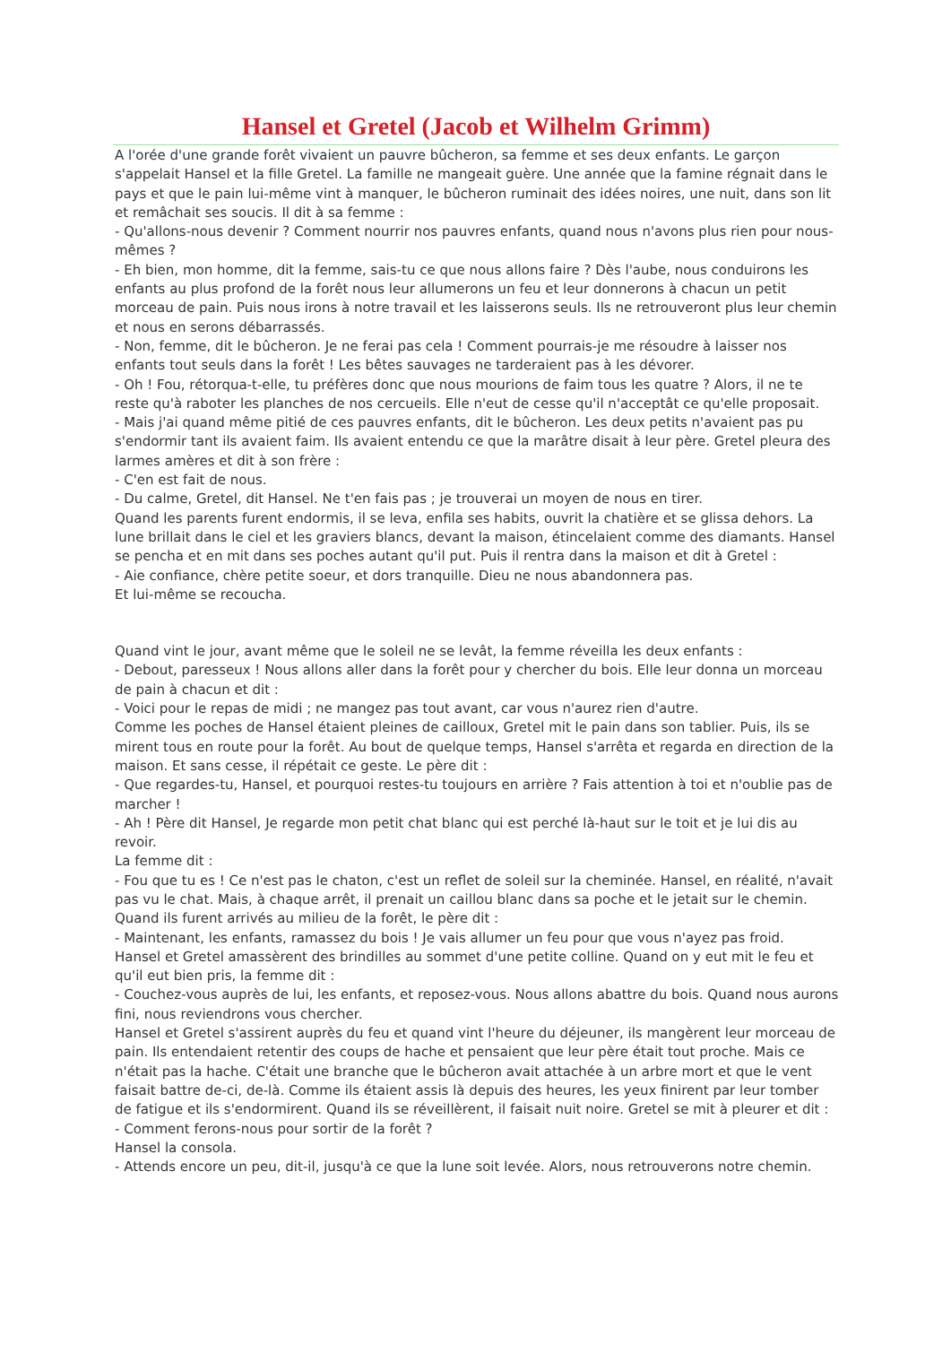Hansel et Gretel (Jacob et Wilhelm Grimm)
A l'orée d'une grande forêt vivaient un pauvre bûcheron, sa femme et ses deux enfants. Le garçon s'appelait Hansel et la fille Gretel. La famille ne mangeait guère. Une année que la famine régnait dans le pays et que le pain lui-même vint à manquer, le bûcheron ruminait des idées noires, une nuit, dans son lit et remâchait ses soucis. Il dit à sa femme :
- Qu'allons-nous devenir ? Comment nourrir nos pauvres enfants, quand nous n'avons plus rien pour nous-mêmes ?
- Eh bien, mon homme, dit la femme, sais-tu ce que nous allons faire ? Dès l'aube, nous conduirons les enfants au plus profond de la forêt nous leur allumerons un feu et leur donnerons à chacun un petit morceau de pain. Puis nous irons à notre travail et les laisserons seuls. Ils ne retrouveront plus leur chemin et nous en serons débarrassés.
- Non, femme, dit le bûcheron. Je ne ferai pas cela ! Comment pourrais-je me résoudre à laisser nos enfants tout seuls dans la forêt ! Les bêtes sauvages ne tarderaient pas à les dévorer.
- Oh ! Fou, rétorqua-t-elle, tu préfères donc que nous mourions de faim tous les quatre ? Alors, il ne te reste qu'à raboter les planches de nos cercueils. Elle n'eut de cesse qu'il n'acceptât ce qu'elle proposait.
- Mais j'ai quand même pitié de ces pauvres enfants, dit le bûcheron. Les deux petits n'avaient pas pu s'endormir tant ils avaient faim. Ils avaient entendu ce que la marâtre disait à leur père. Gretel pleura des larmes amères et dit à son frère :
- C'en est fait de nous.
- Du calme, Gretel, dit Hansel. Ne t'en fais pas ; je trouverai un moyen de nous en tirer.
Quand les parents furent endormis, il se leva, enfila ses habits, ouvrit la chatière et se glissa dehors. La lune brillait dans le ciel et les graviers blancs, devant la maison, étincelaient comme des diamants. Hansel se pencha et en mit dans ses poches autant qu'il put. Puis il rentra dans la maison et dit à Gretel :
- Aie confiance, chère petite soeur, et dors tranquille. Dieu ne nous abandonnera pas.
Et lui-même se recoucha.
Quand vint le jour, avant même que le soleil ne se levât, la femme réveilla les deux enfants :
- Debout, paresseux ! Nous allons aller dans la forêt pour y chercher du bois. Elle leur donna un morceau de pain à chacun et dit :
- Voici pour le repas de midi ; ne mangez pas tout avant, car vous n'aurez rien d'autre.
Comme les poches de Hansel étaient pleines de cailloux, Gretel mit le pain dans son tablier. Puis, ils se mirent tous en route pour la forêt. Au bout de quelque temps, Hansel s'arrêta et regarda en direction de la maison. Et sans cesse, il répétait ce geste. Le père dit :
- Que regardes-tu, Hansel, et pourquoi restes-tu toujours en arrière ? Fais attention à toi et n'oublie pas de marcher !
- Ah ! Père dit Hansel, Je regarde mon petit chat blanc qui est perché là-haut sur le toit et je lui dis au revoir.
La femme dit :
- Fou que tu es ! Ce n'est pas le chaton, c'est un reflet de soleil sur la cheminée. Hansel, en réalité, n'avait pas vu le chat. Mais, à chaque arrêt, il prenait un caillou blanc dans sa poche et le jetait sur le chemin. Quand ils furent arrivés au milieu de la forêt, le père dit :
- Maintenant, les enfants, ramassez du bois ! Je vais allumer un feu pour que vous n'ayez pas froid.
Hansel et Gretel amassèrent des brindilles au sommet d'une petite colline. Quand on y eut mit le feu et qu'il eut bien pris, la femme dit :
- Couchez-vous auprès de lui, les enfants, et reposez-vous. Nous allons abattre du bois. Quand nous aurons fini, nous reviendrons vous chercher.
Hansel et Gretel s'assirent auprès du feu et quand vint l'heure du déjeuner, ils mangèrent leur morceau de pain. Ils entendaient retentir des coups de hache et pensaient que leur père était tout proche. Mais ce n'était pas la hache. C'était une branche que le bûcheron avait attachée à un arbre mort et que le vent faisait battre de-ci, de-là. Comme ils étaient assis là depuis des heures, les yeux finirent par leur tomber de fatigue et ils s'endormirent. Quand ils se réveillèrent, il faisait nuit noire. Gretel se mit à pleurer et dit :
- Comment ferons-nous pour sortir de la forêt ?
Hansel la consola.
- Attends encore un peu, dit-il, jusqu'à ce que la lune soit levée. Alors, nous retrouverons notre chemin.